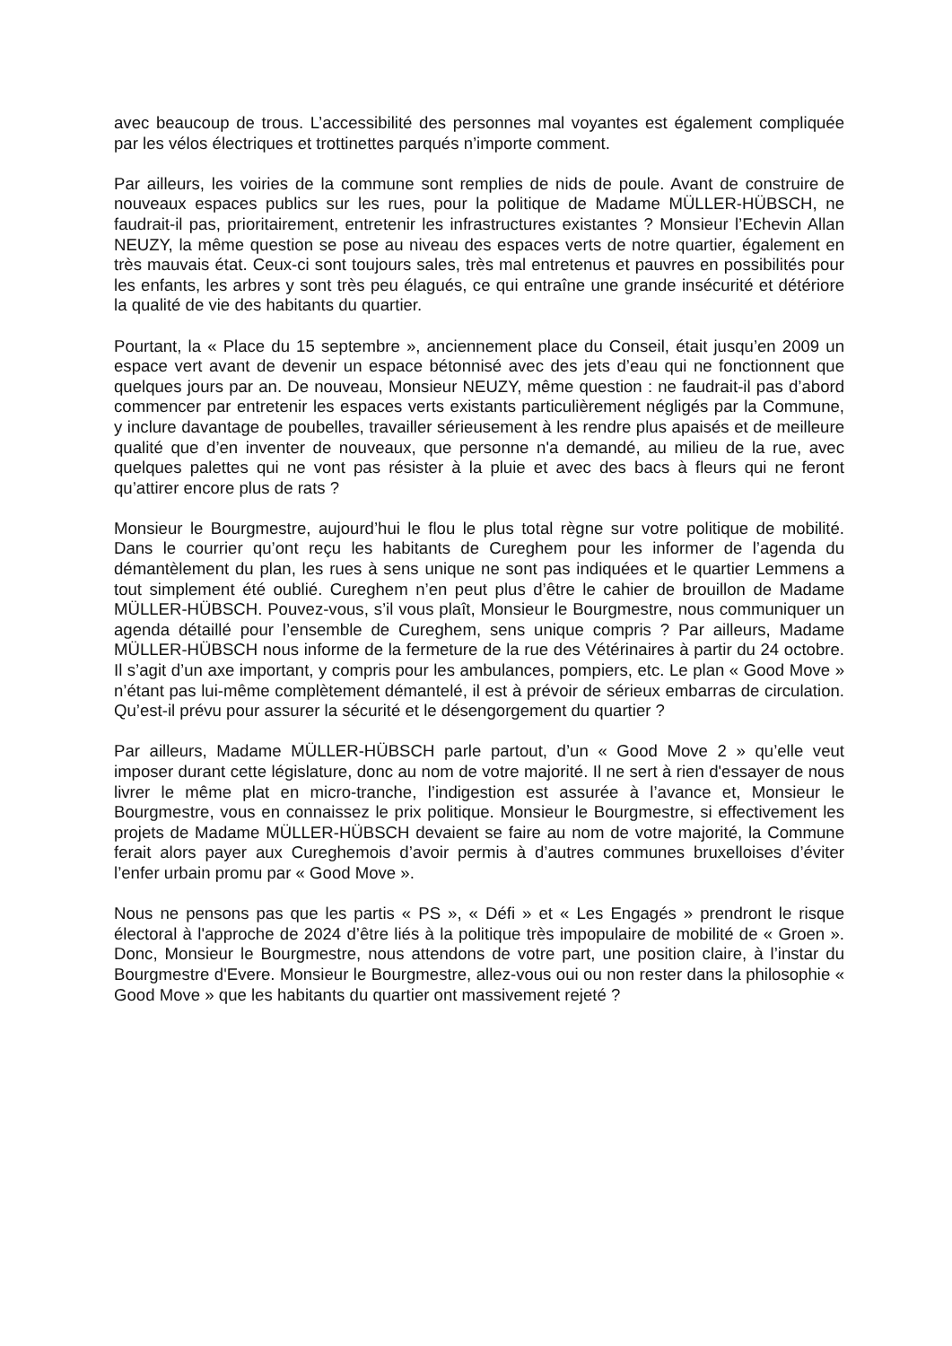avec beaucoup de trous. L’accessibilité des personnes mal voyantes est également compliquée par les vélos électriques et trottinettes parqués n’importe comment.
Par ailleurs, les voiries de la commune sont remplies de nids de poule. Avant de construire de nouveaux espaces publics sur les rues, pour la politique de Madame MÜLLER-HÜBSCH, ne faudrait-il pas, prioritairement, entretenir les infrastructures existantes ? Monsieur l’Echevin Allan NEUZY, la même question se pose au niveau des espaces verts de notre quartier, également en très mauvais état. Ceux-ci sont toujours sales, très mal entretenus et pauvres en possibilités pour les enfants, les arbres y sont très peu élagués, ce qui entraîne une grande insécurité et détériore la qualité de vie des habitants du quartier.
Pourtant, la « Place du 15 septembre », anciennement place du Conseil, était jusqu’en 2009 un espace vert avant de devenir un espace bétonnisé avec des jets d’eau qui ne fonctionnent que quelques jours par an. De nouveau, Monsieur NEUZY, même question : ne faudrait-il pas d’abord commencer par entretenir les espaces verts existants particulièrement négligés par la Commune, y inclure davantage de poubelles, travailler sérieusement à les rendre plus apaisés et de meilleure qualité que d’en inventer de nouveaux, que personne n'a demandé, au milieu de la rue, avec quelques palettes qui ne vont pas résister à la pluie et avec des bacs à fleurs qui ne feront qu’attirer encore plus de rats ?
Monsieur le Bourgmestre, aujourd’hui le flou le plus total règne sur votre politique de mobilité. Dans le courrier qu’ont reçu les habitants de Cureghem pour les informer de l’agenda du démantèlement du plan, les rues à sens unique ne sont pas indiquées et le quartier Lemmens a tout simplement été oublié. Cureghem n’en peut plus d’être le cahier de brouillon de Madame MÜLLER-HÜBSCH. Pouvez-vous, s’il vous plaît, Monsieur le Bourgmestre, nous communiquer un agenda détaillé pour l’ensemble de Cureghem, sens unique compris ? Par ailleurs, Madame MÜLLER-HÜBSCH nous informe de la fermeture de la rue des Vétérinaires à partir du 24 octobre. Il s’agit d’un axe important, y compris pour les ambulances, pompiers, etc. Le plan « Good Move » n’étant pas lui-même complètement démantelé, il est à prévoir de sérieux embarras de circulation. Qu’est-il prévu pour assurer la sécurité et le désengorgement du quartier ?
Par ailleurs, Madame MÜLLER-HÜBSCH parle partout, d’un « Good Move 2 » qu’elle veut imposer durant cette législature, donc au nom de votre majorité. Il ne sert à rien d'essayer de nous livrer le même plat en micro-tranche, l’indigestion est assurée à l’avance et, Monsieur le Bourgmestre, vous en connaissez le prix politique. Monsieur le Bourgmestre, si effectivement les projets de Madame MÜLLER-HÜBSCH devaient se faire au nom de votre majorité, la Commune ferait alors payer aux Cureghemois d’avoir permis à d’autres communes bruxelloises d’éviter l’enfer urbain promu par « Good Move ».
Nous ne pensons pas que les partis « PS », « Défi » et « Les Engagés » prendront le risque électoral à l'approche de 2024 d’être liés à la politique très impopulaire de mobilité de « Groen ». Donc, Monsieur le Bourgmestre, nous attendons de votre part, une position claire, à l’instar du Bourgmestre d'Evere. Monsieur le Bourgmestre, allez-vous oui ou non rester dans la philosophie « Good Move » que les habitants du quartier ont massivement rejeté ?